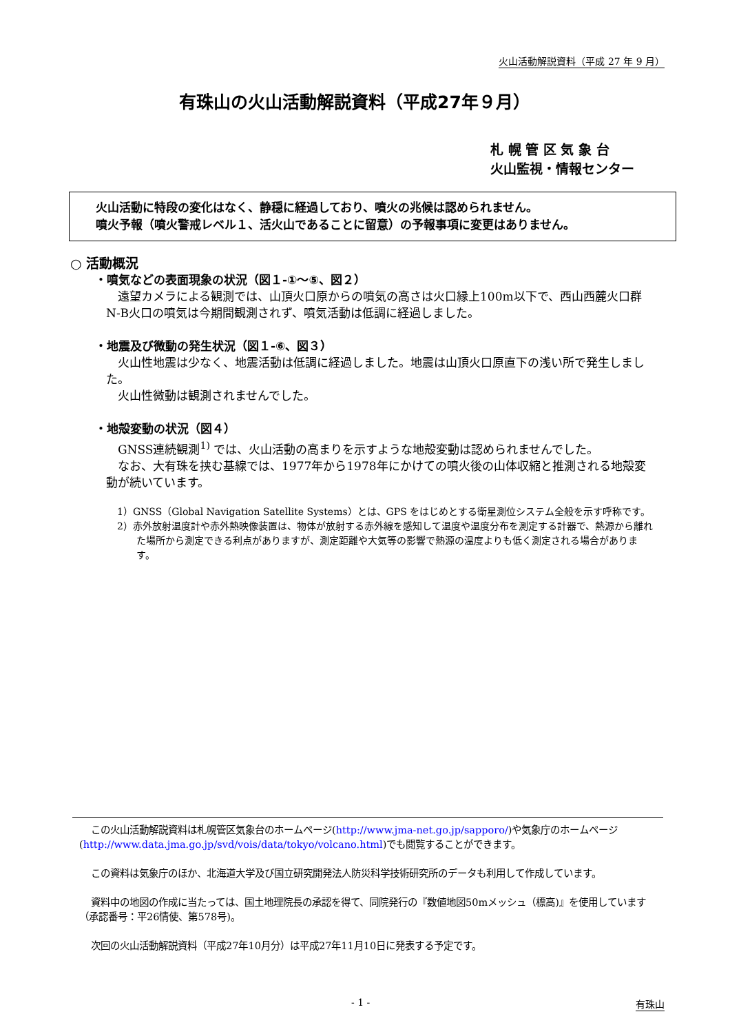火山活動解説資料（平成 27 年 9 月）
有珠山の火山活動解説資料（平成27年９月）
札 幌 管 区 気 象 台
火山監視・情報センター
火山活動に特段の変化はなく、静穏に経過しており、噴火の兆候は認められません。
噴火予報（噴火警戒レベル１、活火山であることに留意）の予報事項に変更はありません。
○ 活動概況
・噴気などの表面現象の状況（図１-①～⑤、図２）
遠望カメラによる観測では、山頂火口原からの噴気の高さは火口縁上100m以下で、西山西麓火口群N-B火口の噴気は今期間観測されず、噴気活動は低調に経過しました。
・地震及び微動の発生状況（図１-⑥、図３）
火山性地震は少なく、地震活動は低調に経過しました。地震は山頂火口原直下の浅い所で発生しました。
火山性微動は観測されませんでした。
・地殻変動の状況（図４）
GNSS連続観測<sup>1)</sup> では、火山活動の高まりを示すような地殻変動は認められませんでした。
なお、大有珠を挟む基線では、1977年から1978年にかけての噴火後の山体収縮と推測される地殻変動が続いています。
1）GNSS（Global Navigation Satellite Systems）とは、GPS をはじめとする衛星測位システム全般を示す呼称です。
2）赤外放射温度計や赤外熱映像装置は、物体が放射する赤外線を感知して温度や温度分布を測定する計器で、熱源から離れた場所から測定できる利点がありますが、測定距離や大気等の影響で熱源の温度よりも低く測定される場合があります。
この火山活動解説資料は札幌管区気象台のホームページ(http://www.jma-net.go.jp/sapporo/)や気象庁のホームページ(http://www.data.jma.go.jp/svd/vois/data/tokyo/volcano.html)でも閲覧することができます。
この資料は気象庁のほか、北海道大学及び国立研究開発法人防災科学技術研究所のデータも利用して作成しています。
資料中の地図の作成に当たっては、国土地理院長の承認を得て、同院発行の『数値地図50mメッシュ（標高)』を使用しています（承認番号：平26情使、第578号)。
次回の火山活動解説資料（平成27年10月分）は平成27年11月10日に発表する予定です。
- 1 - 有珠山